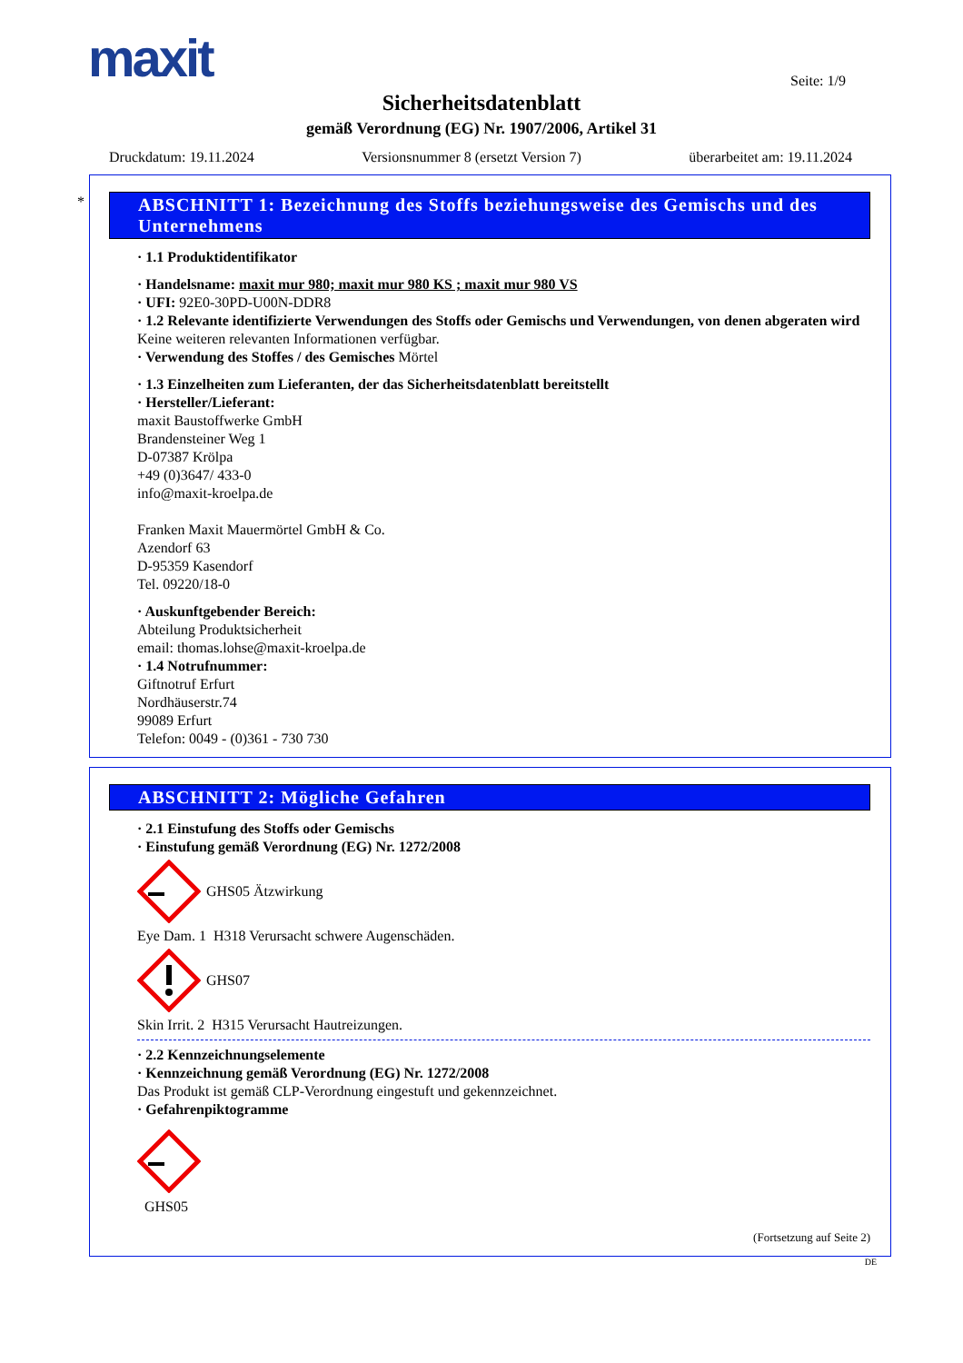maxit Seite: 1/9
Sicherheitsdatenblatt
gemäß Verordnung (EG) Nr. 1907/2006, Artikel 31
Druckdatum: 19.11.2024 Versionsnummer 8 (ersetzt Version 7) überarbeitet am: 19.11.2024
*
ABSCHNITT 1: Bezeichnung des Stoffs beziehungsweise des Gemischs und des Unternehmens
· 1.1 Produktidentifikator
· Handelsname: maxit mur 980; maxit mur 980 KS ; maxit mur 980 VS
· UFI: 92E0-30PD-U00N-DDR8
· 1.2 Relevante identifizierte Verwendungen des Stoffs oder Gemischs und Verwendungen, von denen abgeraten wird
Keine weiteren relevanten Informationen verfügbar.
· Verwendung des Stoffes / des Gemisches Mörtel
· 1.3 Einzelheiten zum Lieferanten, der das Sicherheitsdatenblatt bereitstellt
· Hersteller/Lieferant:
maxit Baustoffwerke GmbH
Brandensteiner Weg 1
D-07387 Krölpa
+49 (0)3647/ 433-0
info@maxit-kroelpa.de
Franken Maxit Mauermörtel GmbH & Co.
Azendorf 63
D-95359 Kasendorf
Tel. 09220/18-0
· Auskunftgebender Bereich:
Abteilung Produktsicherheit
email: thomas.lohse@maxit-kroelpa.de
· 1.4 Notrufnummer:
Giftnotruf Erfurt
Nordhäuserstr.74
99089 Erfurt
Telefon: 0049 - (0)361 - 730 730
ABSCHNITT 2: Mögliche Gefahren
· 2.1 Einstufung des Stoffs oder Gemischs
· Einstufung gemäß Verordnung (EG) Nr. 1272/2008
GHS05 Ätzwirkung
Eye Dam. 1 H318 Verursacht schwere Augenschäden.
GHS07
Skin Irrit. 2 H315 Verursacht Hautreizungen.
· 2.2 Kennzeichnungselemente
· Kennzeichnung gemäß Verordnung (EG) Nr. 1272/2008
Das Produkt ist gemäß CLP-Verordnung eingestuft und gekennzeichnet.
· Gefahrenpiktogramme
GHS05
(Fortsetzung auf Seite 2)
DE